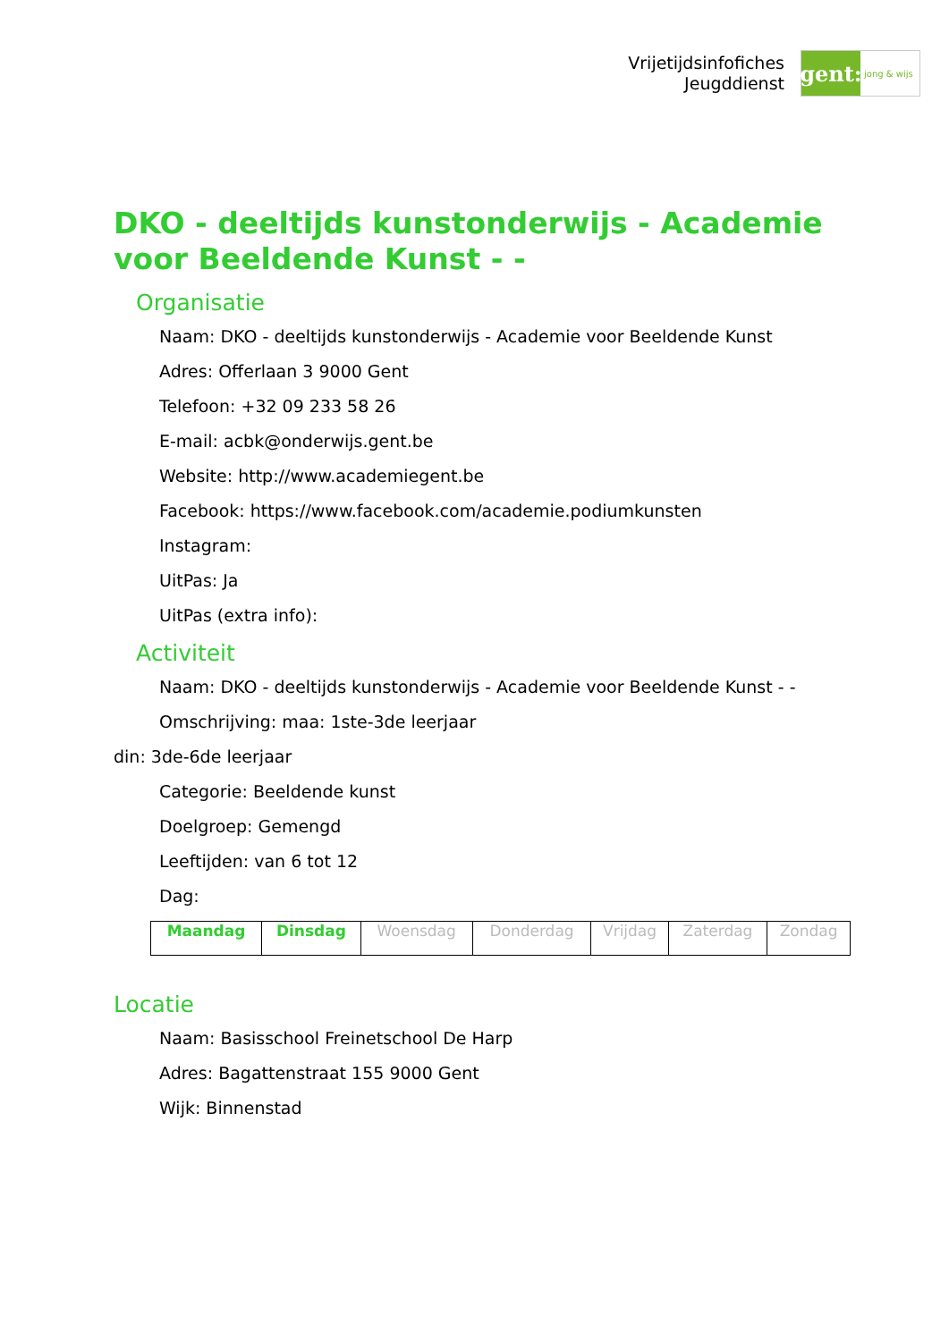Vrijetijdsinfofiches
Jeugddienst
gent:
jong & wijs
DKO - deeltijds kunstonderwijs - Academie voor Beeldende Kunst - -
Organisatie
Naam: DKO - deeltijds kunstonderwijs - Academie voor Beeldende Kunst
Adres: Offerlaan 3 9000 Gent
Telefoon: +32 09 233 58 26
E-mail: acbk@onderwijs.gent.be
Website: http://www.academiegent.be
Facebook: https://www.facebook.com/academie.podiumkunsten
Instagram:
UitPas: Ja
UitPas (extra info):
Activiteit
Naam: DKO - deeltijds kunstonderwijs - Academie voor Beeldende Kunst - -
Omschrijving: maa: 1ste-3de leerjaar
din: 3de-6de leerjaar
Categorie: Beeldende kunst
Doelgroep: Gemengd
Leeftijden: van 6 tot 12
Dag:
| Maandag | Dinsdag | Woensdag | Donderdag | Vrijdag | Zaterdag | Zondag |
Locatie
Naam: Basisschool Freinetschool De Harp
Adres: Bagattenstraat 155 9000 Gent
Wijk: Binnenstad